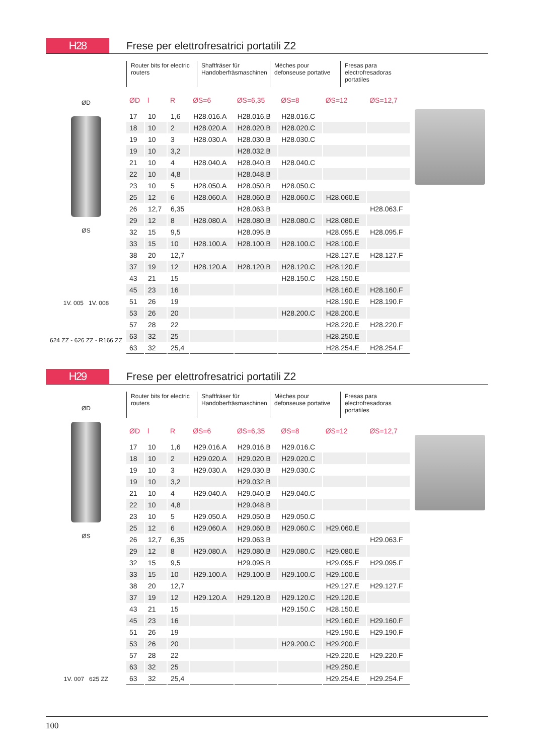H28
Frese per elettrofresatrici portatili Z2
ØD
ØS
1V. 005 1V. 008
624 ZZ - 626 ZZ - R166 ZZ
Router bits for electric routers
Shaftfräser für Handoberfräsmaschinen
Mèches pour defonseuse portative
Fresas para electrofresadoras portatiles
| ØD | l | R | ØS=6 | ØS=6,35 | ØS=8 | ØS=12 | ØS=12,7 |
| --- | --- | --- | --- | --- | --- | --- | --- |
| 17 | 10 | 1,6 | H28.016.A | H28.016.B | H28.016.C | | |
| 18 | 10 | 2 | H28.020.A | H28.020.B | H28.020.C | | |
| 19 | 10 | 3 | H28.030.A | H28.030.B | H28.030.C | | |
| 19 | 10 | 3,2 | | H28.032.B | | | |
| 21 | 10 | 4 | H28.040.A | H28.040.B | H28.040.C | | |
| 22 | 10 | 4,8 | | H28.048.B | | | |
| 23 | 10 | 5 | H28.050.A | H28.050.B | H28.050.C | | |
| 25 | 12 | 6 | H28.060.A | H28.060.B | H28.060.C | H28.060.E | |
| 26 | 12,7 | 6,35 | | H28.063.B | | | H28.063.F |
| 29 | 12 | 8 | H28.080.A | H28.080.B | H28.080.C | H28.080.E | |
| 32 | 15 | 9,5 | | H28.095.B | | H28.095.E | H28.095.F |
| 33 | 15 | 10 | H28.100.A | H28.100.B | H28.100.C | H28.100.E | |
| 38 | 20 | 12,7 | | | | H28.127.E | H28.127.F |
| 37 | 19 | 12 | H28.120.A | H28.120.B | H28.120.C | H28.120.E | |
| 43 | 21 | 15 | | | H28.150.C | H28.150.E | |
| 45 | 23 | 16 | | | | H28.160.E | H28.160.F |
| 51 | 26 | 19 | | | | H28.190.E | H28.190.F |
| 53 | 26 | 20 | | | H28.200.C | H28.200.E | |
| 57 | 28 | 22 | | | | H28.220.E | H28.220.F |
| 63 | 32 | 25 | | | | H28.250.E | |
| 63 | 32 | 25,4 | | | | H28.254.E | H28.254.F |
H29
Frese per elettrofresatrici portatili Z2
ØD
ØS
1V. 007 625 ZZ
Router bits for electric routers
Shaftfräser für Handoberfräsmaschinen
Mèches pour defonseuse portative
Fresas para electrofresadoras portatiles
| ØD | l | R | ØS=6 | ØS=6,35 | ØS=8 | ØS=12 | ØS=12,7 |
| --- | --- | --- | --- | --- | --- | --- | --- |
| 17 | 10 | 1,6 | H29.016.A | H29.016.B | H29.016.C | | |
| 18 | 10 | 2 | H29.020.A | H29.020.B | H29.020.C | | |
| 19 | 10 | 3 | H29.030.A | H29.030.B | H29.030.C | | |
| 19 | 10 | 3,2 | | H29.032.B | | | |
| 21 | 10 | 4 | H29.040.A | H29.040.B | H29.040.C | | |
| 22 | 10 | 4,8 | | H29.048.B | | | |
| 23 | 10 | 5 | H29.050.A | H29.050.B | H29.050.C | | |
| 25 | 12 | 6 | H29.060.A | H29.060.B | H29.060.C | H29.060.E | |
| 26 | 12,7 | 6,35 | | H29.063.B | | | H29.063.F |
| 29 | 12 | 8 | H29.080.A | H29.080.B | H29.080.C | H29.080.E | |
| 32 | 15 | 9,5 | | H29.095.B | | H29.095.E | H29.095.F |
| 33 | 15 | 10 | H29.100.A | H29.100.B | H29.100.C | H29.100.E | |
| 38 | 20 | 12,7 | | | | H29.127.E | H29.127.F |
| 37 | 19 | 12 | H29.120.A | H29.120.B | H29.120.C | H29.120.E | |
| 43 | 21 | 15 | | | H29.150.C | H28.150.E | |
| 45 | 23 | 16 | | | | H29.160.E | H29.160.F |
| 51 | 26 | 19 | | | | H29.190.E | H29.190.F |
| 53 | 26 | 20 | | | H29.200.C | H29.200.E | |
| 57 | 28 | 22 | | | | H29.220.E | H29.220.F |
| 63 | 32 | 25 | | | | H29.250.E | |
| 63 | 32 | 25,4 | | | | H29.254.E | H29.254.F |
100